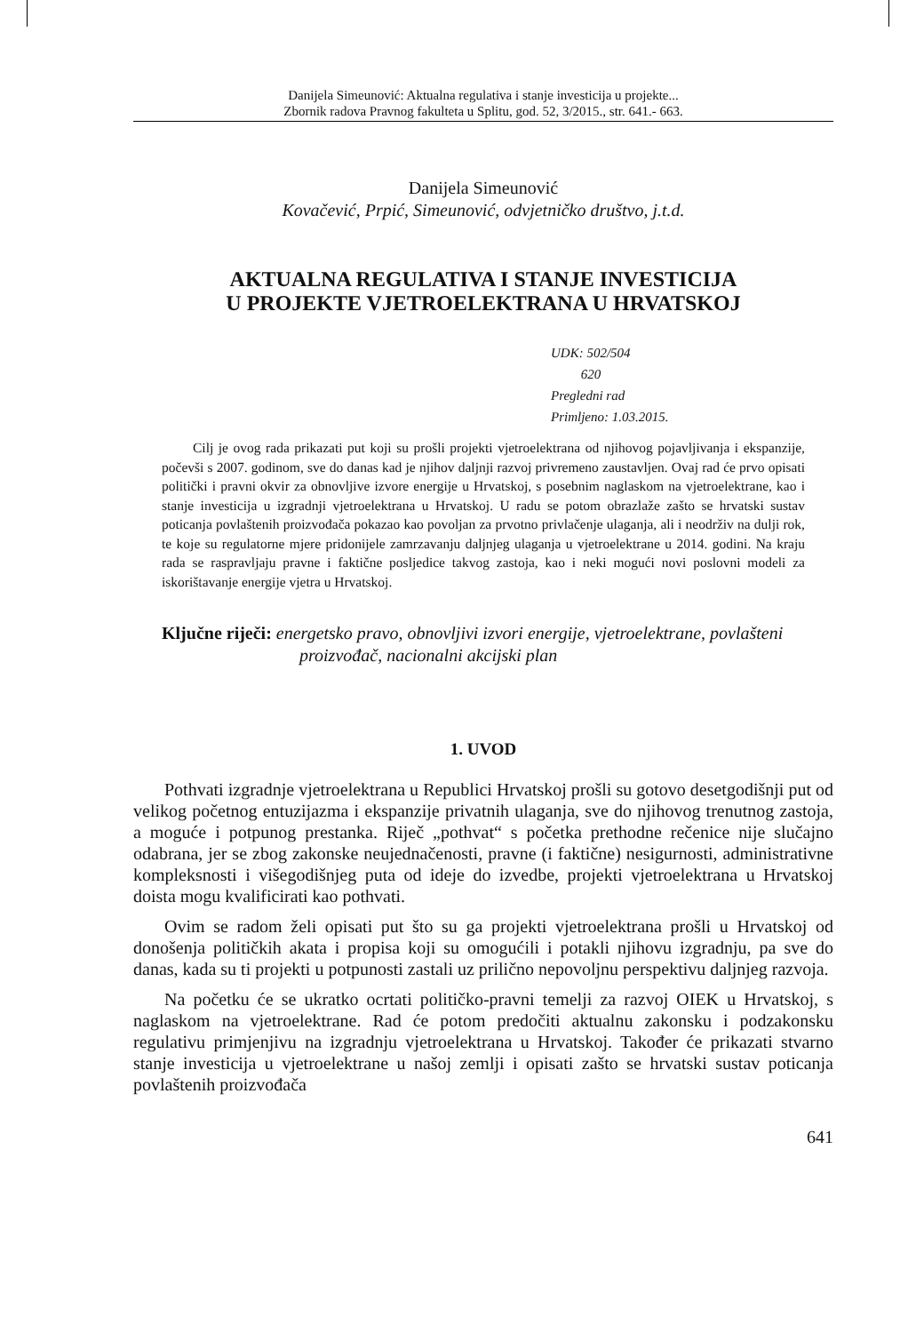Danijela Simeunović: Aktualna regulativa i stanje investicija u projekte...
Zbornik radova Pravnog fakulteta u Splitu, god. 52, 3/2015., str. 641.- 663.
Danijela Simeunović
Kovačević, Prpić, Simeunović, odvjetničko društvo, j.t.d.
AKTUALNA REGULATIVA I STANJE INVESTICIJA
U PROJEKTE VJETROELEKTRANA U HRVATSKOJ
UDK: 502/504
620
Pregledni rad
Primljeno: 1.03.2015.
Cilj je ovog rada prikazati put koji su prošli projekti vjetroelektrana od njihovog pojavljivanja i ekspanzije, počevši s 2007. godinom, sve do danas kad je njihov daljnji razvoj privremeno zaustavljen. Ovaj rad će prvo opisati politički i pravni okvir za obnovljive izvore energije u Hrvatskoj, s posebnim naglaskom na vjetroelektrane, kao i stanje investicija u izgradnji vjetroelektrana u Hrvatskoj. U radu se potom obrazlaže zašto se hrvatski sustav poticanja povlaštenih proizvođača pokazao kao povoljan za prvotno privlačenje ulaganja, ali i neodrživ na dulji rok, te koje su regulatorne mjere pridonijele zamrzavanju daljnjeg ulaganja u vjetroelektrane u 2014. godini. Na kraju rada se raspravljaju pravne i faktične posljedice takvog zastoja, kao i neki mogući novi poslovni modeli za iskorištavanje energije vjetra u Hrvatskoj.
Ključne riječi: energetsko pravo, obnovljivi izvori energije, vjetroelektrane, povlašteni proizvođač, nacionalni akcijski plan
1. UVOD
Pothvati izgradnje vjetroelektrana u Republici Hrvatskoj prošli su gotovo desetgodišnji put od velikog početnog entuzijazma i ekspanzije privatnih ulaganja, sve do njihovog trenutnog zastoja, a moguće i potpunog prestanka. Riječ „pothvat“ s početka prethodne rečenice nije slučajno odabrana, jer se zbog zakonske neujednačenosti, pravne (i faktične) nesigurnosti, administrativne kompleksnosti i višegodišnjeg puta od ideje do izvedbe, projekti vjetroelektrana u Hrvatskoj doista mogu kvalificirati kao pothvati.
Ovim se radom želi opisati put što su ga projekti vjetroelektrana prošli u Hrvatskoj od donošenja političkih akata i propisa koji su omogućili i potakli njihovu izgradnju, pa sve do danas, kada su ti projekti u potpunosti zastali uz prilično nepovoljnu perspektivu daljnjeg razvoja.
Na početku će se ukratko ocrtati političko-pravni temelji za razvoj OIEK u Hrvatskoj, s naglaskom na vjetroelektrane. Rad će potom predočiti aktualnu zakonsku i podzakonsku regulativu primjenjivu na izgradnju vjetroelektrana u Hrvatskoj. Također će prikazati stvarno stanje investicija u vjetroelektrane u našoj zemlji i opisati zašto se hrvatski sustav poticanja povlaštenih proizvođača
641